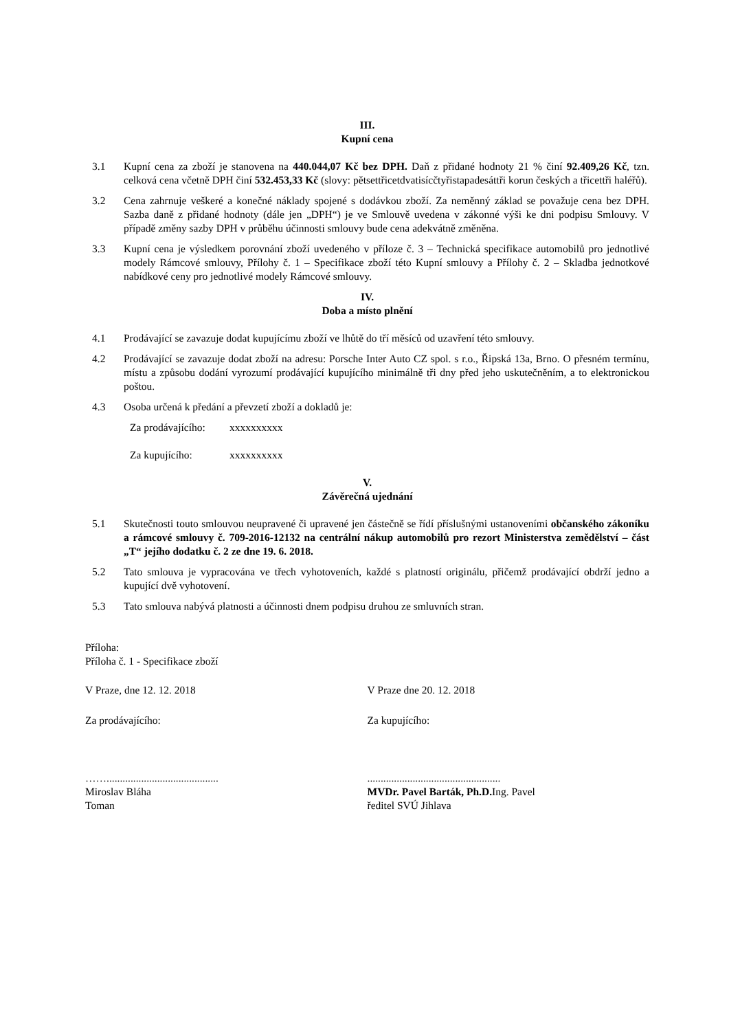III.
Kupní cena
3.1 Kupní cena za zboží je stanovena na 440.044,07 Kč bez DPH. Daň z přidané hodnoty 21 % činí 92.409,26 Kč, tzn. celková cena včetně DPH činí 532.453,33 Kč (slovy: pětsettřicetdvatisícčtyřistapadesáttři korun českých a třicettři haléřů).
3.2 Cena zahrnuje veškeré a konečné náklady spojené s dodávkou zboží. Za neměnný základ se považuje cena bez DPH. Sazba daně z přidané hodnoty (dále jen „DPH“) je ve Smlouvě uvedena v zákonné výši ke dni podpisu Smlouvy. V případě změny sazby DPH v průběhu účinnosti smlouvy bude cena adekvátně změněna.
3.3 Kupní cena je výsledkem porovnání zboží uvedeného v příloze č. 3 – Technická specifikace automobilů pro jednotlivé modely Rámcové smlouvy, Přílohy č. 1 – Specifikace zboží této Kupní smlouvy a Přílohy č. 2 – Skladba jednotkové nabídkové ceny pro jednotlivé modely Rámcové smlouvy.
IV.
Doba a místo plnění
4.1 Prodávající se zavazuje dodat kupujícímu zboží ve lhůtě do tří měsíců od uzavření této smlouvy.
4.2 Prodávající se zavazuje dodat zboží na adresu: Porsche Inter Auto CZ spol. s r.o., Řipská 13a, Brno. O přesném termínu, místu a způsobu dodání vyrozumí prodávající kupujícího minimálně tři dny před jeho uskutečněním, a to elektronickou poštou.
4.3 Osoba určená k předání a převzetí zboží a dokladů je:
Za prodávajícího: xxxxxxxxxx
Za kupujícího: xxxxxxxxxx
V.
Závěrečná ujednání
5.1 Skutečnosti touto smlouvou neupravené či upravené jen částečně se řídí příslušnými ustanoveními občanského zákoníku a rámcové smlouvy č. 709-2016-12132 na centrální nákup automobilů pro rezort Ministerstva zemědělství – část „T“ jejího dodatku č. 2 ze dne 19. 6. 2018.
5.2 Tato smlouva je vypracována ve třech vyhotoveních, každé s platností originálu, přičemž prodávající obdrží jedno a kupující dvě vyhotovení.
5.3 Tato smlouva nabývá platnosti a účinnosti dnem podpisu druhou ze smluvních stran.
Příloha:
Příloha č. 1 - Specifikace zboží
V Praze, dne 12. 12. 2018 V Praze dne 20. 12. 2018
Za prodávajícího: Za kupujícího:
……..........................................
Miroslav Bláha
Toman
..................................................
MVDr. Pavel Barták, Ph.D. Ing. Pavel
ředitel SVÚ Jihlava